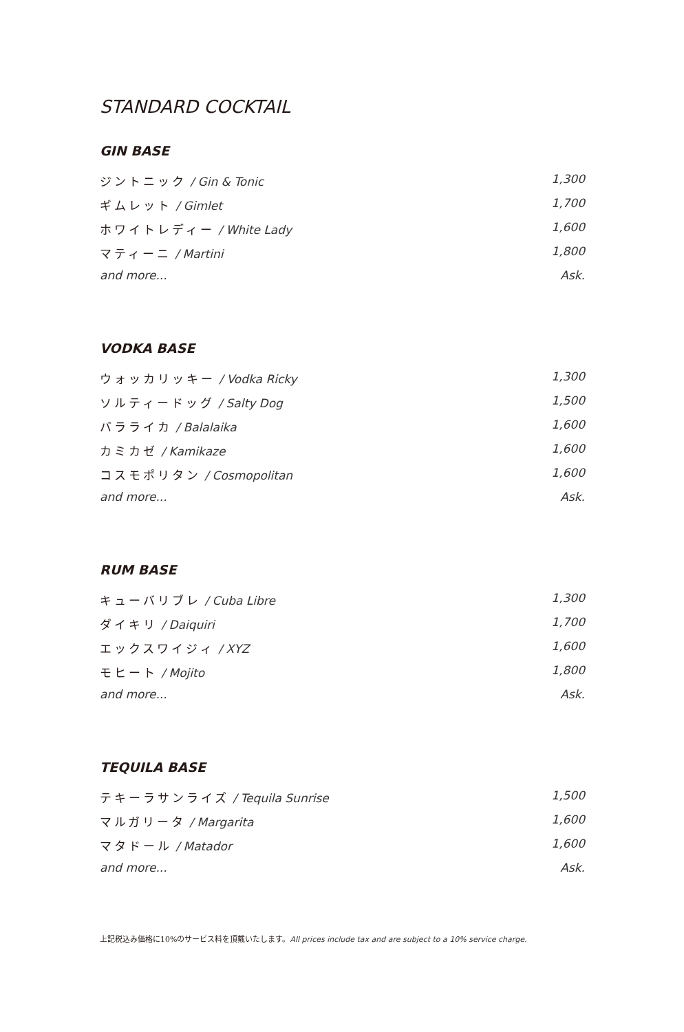STANDARD COCKTAIL
GIN BASE
ジントニック / Gin & Tonic 1,300
ギムレット / Gimlet 1,700
ホワイトレディー / White Lady 1,600
マティーニ / Martini 1,800
and more... Ask.
VODKA BASE
ウォッカリッキー / Vodka Ricky 1,300
ソルティードッグ / Salty Dog 1,500
バラライカ / Balalaika 1,600
カミカゼ / Kamikaze 1,600
コスモポリタン / Cosmopolitan 1,600
and more... Ask.
RUM BASE
キューバリブレ / Cuba Libre 1,300
ダイキリ / Daiquiri 1,700
エックスワイジィ / XYZ 1,600
モヒート / Mojito 1,800
and more... Ask.
TEQUILA BASE
テキーラサンライズ / Tequila Sunrise 1,500
マルガリータ / Margarita 1,600
マタドール / Matador 1,600
and more... Ask.
上記税込み価格に10%のサービス料を頂戴いたします。All prices include tax and are subject to a 10% service charge.